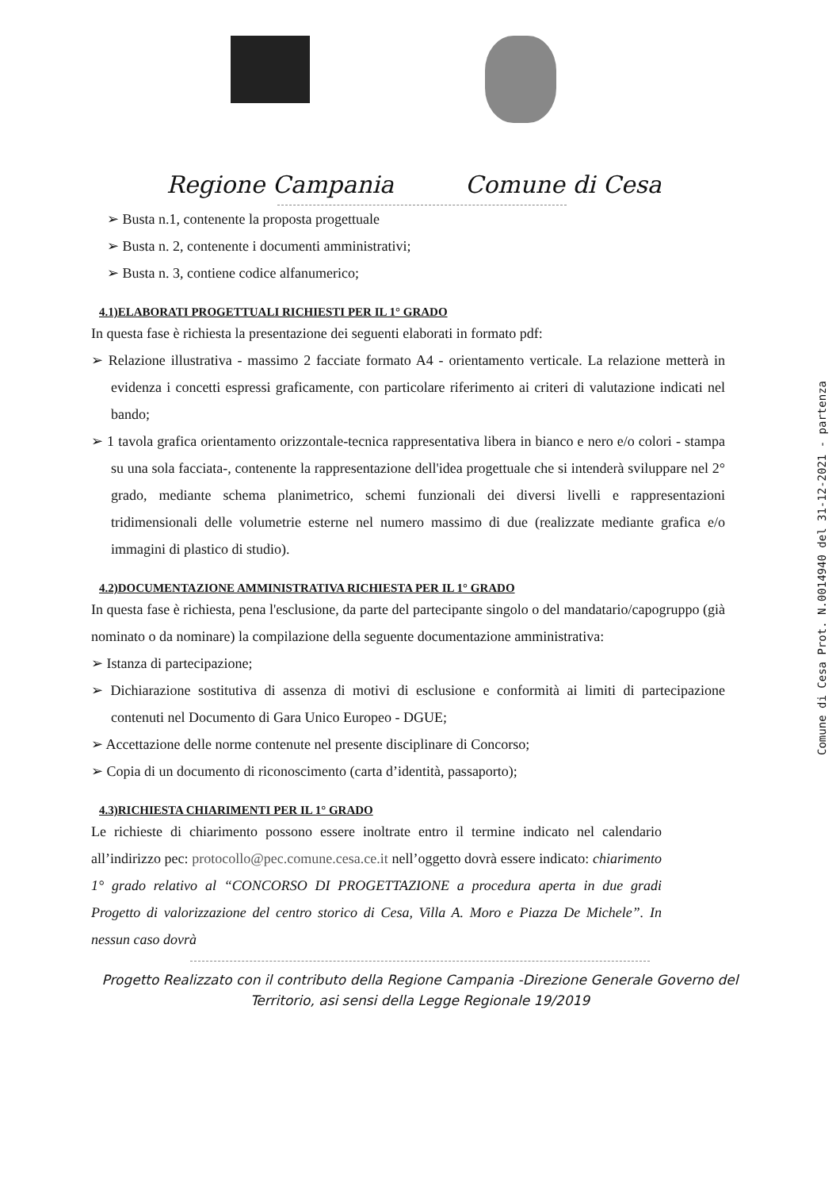Regione Campania Comune di Cesa
➢ Busta n.1, contenente la proposta progettuale
➢ Busta n. 2, contenente i documenti amministrativi;
➢ Busta n. 3, contiene codice alfanumerico;
4.1)ELABORATI PROGETTUALI RICHIESTI PER IL 1° GRADO
In questa fase è richiesta la presentazione dei seguenti elaborati in formato pdf:
➢ Relazione illustrativa - massimo 2 facciate formato A4 - orientamento verticale. La relazione metterà in evidenza i concetti espressi graficamente, con particolare riferimento ai criteri di valutazione indicati nel bando;
➢ 1 tavola grafica orientamento orizzontale-tecnica rappresentativa libera in bianco e nero e/o colori - stampa su una sola facciata-, contenente la rappresentazione dell'idea progettuale che si intenderà sviluppare nel 2° grado, mediante schema planimetrico, schemi funzionali dei diversi livelli e rappresentazioni tridimensionali delle volumetrie esterne nel numero massimo di due (realizzate mediante grafica e/o immagini di plastico di studio).
4.2)DOCUMENTAZIONE AMMINISTRATIVA RICHIESTA PER IL 1° GRADO
In questa fase è richiesta, pena l'esclusione, da parte del partecipante singolo o del mandatario/capogruppo (già nominato o da nominare) la compilazione della seguente documentazione amministrativa:
➢ Istanza di partecipazione;
➢ Dichiarazione sostitutiva di assenza di motivi di esclusione e conformità ai limiti di partecipazione contenuti nel Documento di Gara Unico Europeo - DGUE;
➢ Accettazione delle norme contenute nel presente disciplinare di Concorso;
➢ Copia di un documento di riconoscimento (carta d’identità, passaporto);
4.3)RICHIESTA CHIARIMENTI PER IL 1° GRADO
Le richieste di chiarimento possono essere inoltrate entro il termine indicato nel calendario all’indirizzo pec: protocollo@pec.comune.cesa.ce.it nell’oggetto dovrà essere indicato: chiarimento 1° grado relativo al “CONCORSO DI PROGETTAZIONE a procedura aperta in due gradi Progetto di valorizzazione del centro storico di Cesa, Villa A. Moro e Piazza De Michele”. In nessun caso dovrà
Progetto Realizzato con il contributo della Regione Campania -Direzione Generale Governo del
Territorio, asi sensi della Legge Regionale 19/2019
Comune di Cesa Prot. N.0014940 del 31-12-2021 - partenza